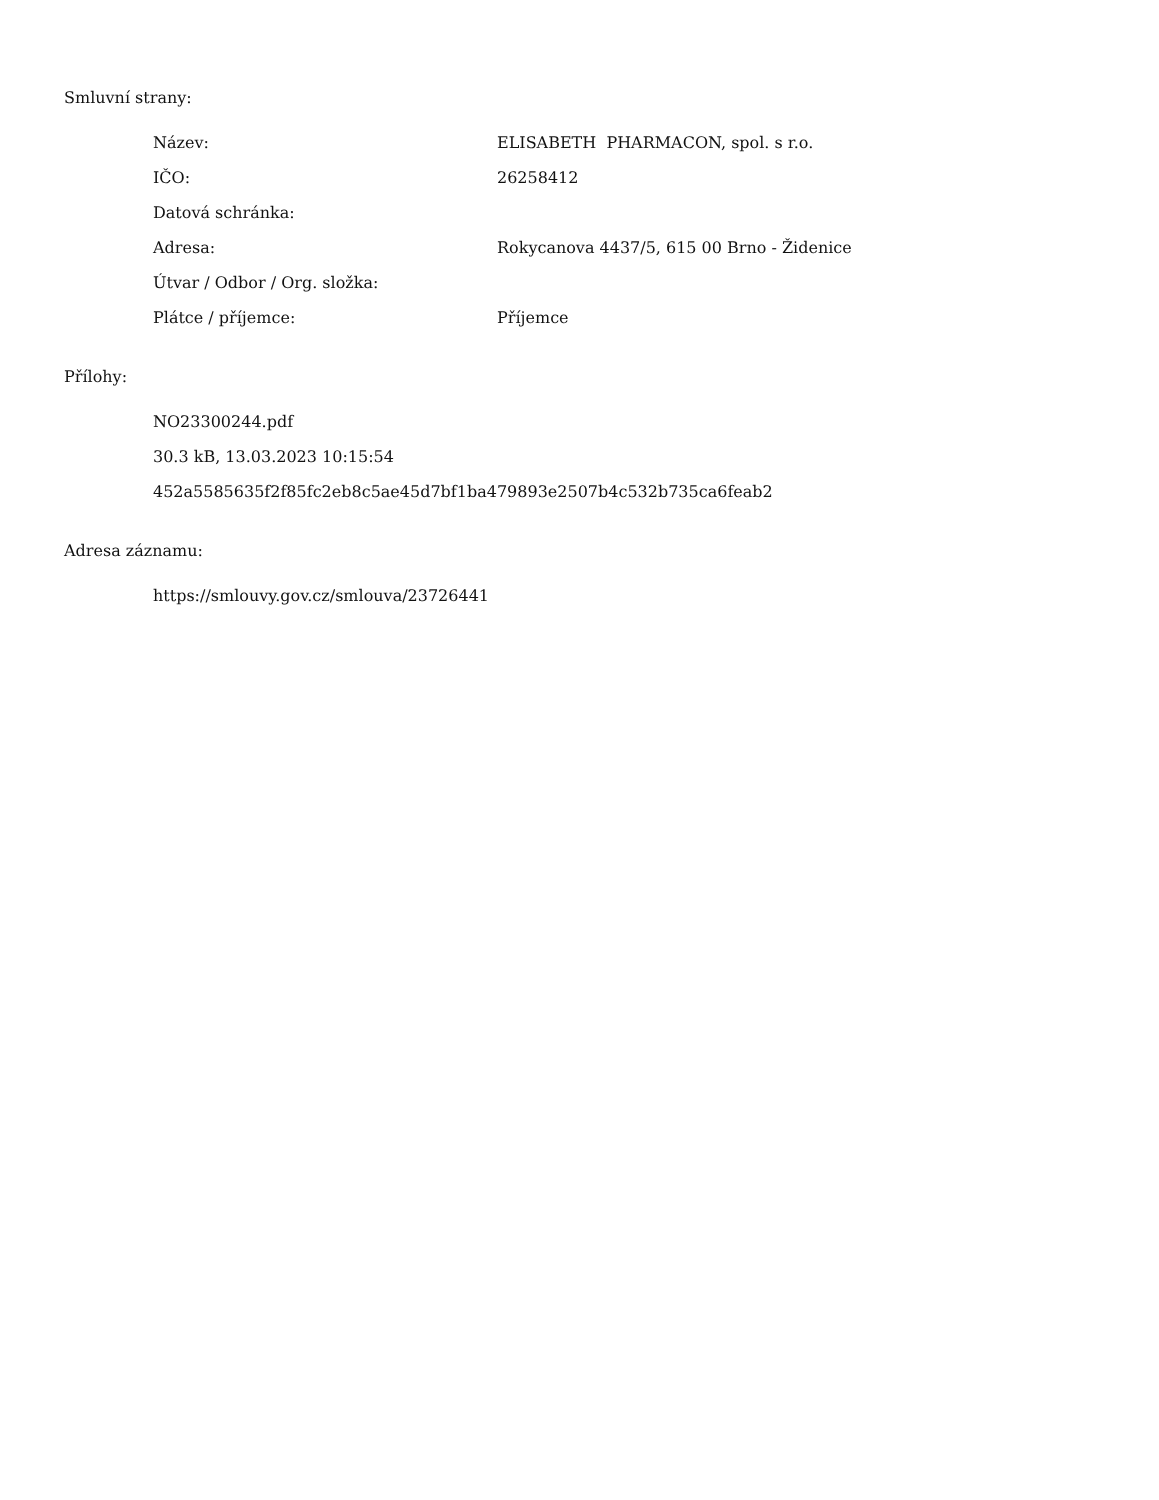Smluvní strany:
| Název: | ELISABETH PHARMACON, spol. s r.o. |
| IČO: | 26258412 |
| Datová schránka: | |
| Adresa: | Rokycanova 4437/5, 615 00 Brno - Židenice |
| Útvar / Odbor / Org. složka: | |
| Plátce / příjemce: | Příjemce |
Přílohy:
NO23300244.pdf
30.3 kB, 13.03.2023 10:15:54
452a5585635f2f85fc2eb8c5ae45d7bf1ba479893e2507b4c532b735ca6feab2
Adresa záznamu:
https://smlouvy.gov.cz/smlouva/23726441